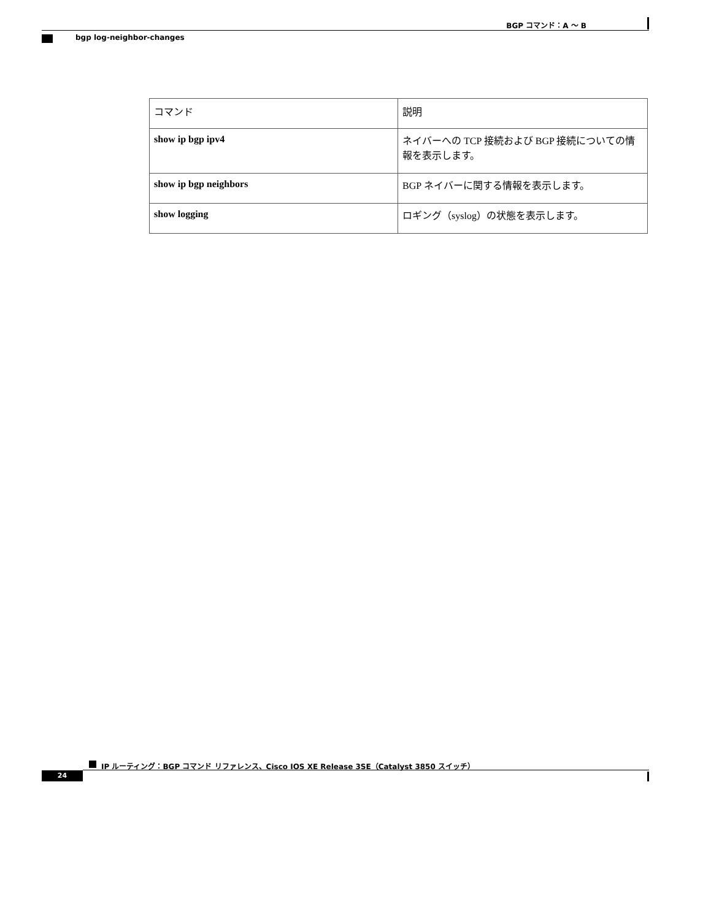BGP コマンド：A ～ B
bgp log-neighbor-changes
| コマンド | 説明 |
| --- | --- |
| show ip bgp ipv4 | ネイバーへの TCP 接続および BGP 接続についての情報を表示します。 |
| show ip bgp neighbors | BGP ネイバーに関する情報を表示します。 |
| show logging | ロギング（syslog）の状態を表示します。 |
IP ルーティング：BGP コマンド リファレンス、Cisco IOS XE Release 3SE（Catalyst 3850 スイッチ）
24